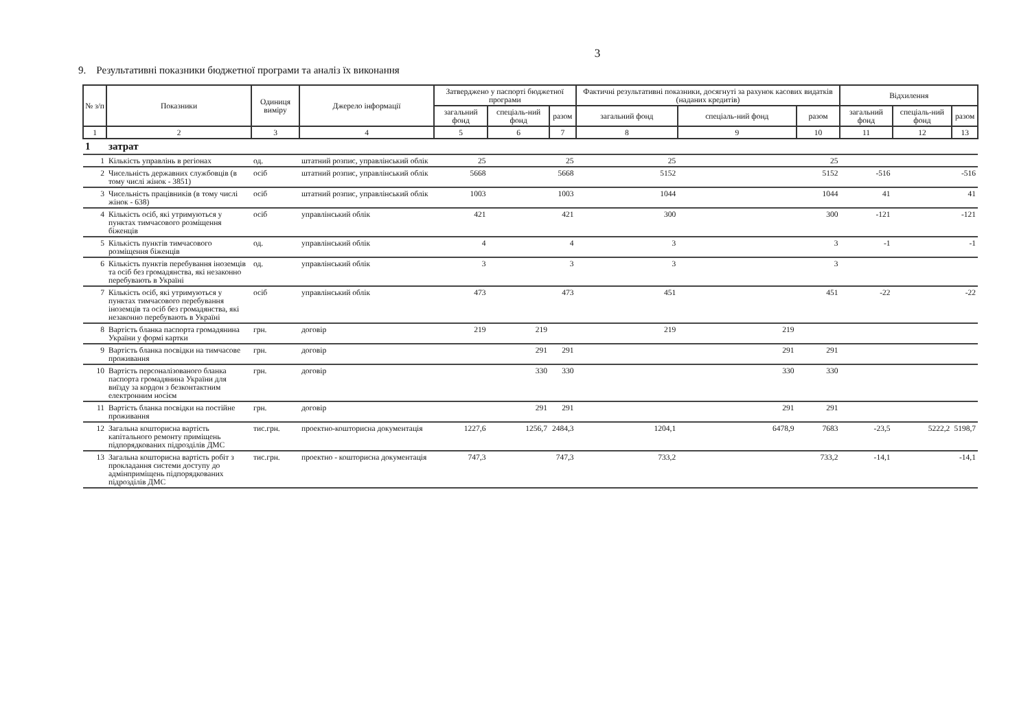3
9. Результативні показники бюджетної програми та аналіз їх виконання
| № з/п | Показники | Одиниця виміру | Джерело інформації | Затверджено у паспорті бюджетної програми | | | Фактичні результативні показники, досягнуті за рахунок касових видатків (наданих кредитів) | | | Відхилення | | |
| --- | --- | --- | --- | --- | --- | --- | --- | --- | --- | --- | --- | --- |
| | | | | загальний фонд | спеціаль-ний фонд | разом | загальний фонд | спеціаль-ний фонд | разом | загальний фонд | спеціаль-ний фонд | разом |
| 1 | 2 | 3 | 4 | 5 | 6 | 7 | 8 | 9 | 10 | 11 | 12 | 13 |
| 1 | затрат | | | | | | | | | | | |
| 1 | Кількість управлінь в регіонах | од. | штатний розпис, управлінський облік | 25 | | 25 | 25 | | 25 | | | |
| 2 | Чисельність державних службовців (в тому числі жінок - 3851) | осіб | штатний розпис, управлінський облік | 5668 | | 5668 | 5152 | | 5152 | -516 | | -516 |
| 3 | Чисельність працівників (в тому числі жінок - 638) | осіб | штатний розпис, управлінський облік | 1003 | | 1003 | 1044 | | 1044 | 41 | | 41 |
| 4 | Кількість осіб, які утримуються у пунктах тимчасового розміщення біженців | осіб | управлінський облік | 421 | | 421 | 300 | | 300 | -121 | | -121 |
| 5 | Кількість пунктів тимчасового розміщення біженців | од. | управлінський облік | 4 | | 4 | 3 | | 3 | -1 | | -1 |
| 6 | Кількість пунктів перебування іноземців та осіб без громадянства, які незаконно перебувають в Україні | од. | управлінський облік | 3 | | 3 | 3 | | 3 | | | |
| 7 | Кількість осіб, які утримуються у пунктах тимчасового перебування іноземців та осіб без громадянства, які незаконно перебувають в Україні | осіб | управлінський облік | 473 | | 473 | 451 | | 451 | -22 | | -22 |
| 8 | Вартість бланка паспорта громадянина України у формі картки | грн. | договір | 219 | 219 | | 219 | 219 | | | | |
| 9 | Вартість бланка посвідки на тимчасове проживання | грн. | договір | | 291 | 291 | | 291 | 291 | | | |
| 10 | Вартість персоналізованого бланка паспорта громадянина України для виїзду за кордон з безконтактним електронним носієм | грн. | договір | | 330 | 330 | | 330 | 330 | | | |
| 11 | Вартість бланка посвідки на постійне проживання | грн. | договір | | 291 | 291 | | 291 | 291 | | | |
| 12 | Загальна кошторисна вартість капітального ремонту приміщень підпорядкованих підрозділів ДМС | тис.грн. | проектно-кошторисна документація | 1227,6 | 1256,7 | 2484,3 | 1204,1 | 6478,9 | 7683 | -23,5 | 5222,2 | 5198,7 |
| 13 | Загальна кошторисна вартість робіт з прокладання системи доступу до адмінприміщень підпорядкованих підрозділів ДМС | тис.грн. | проектно - кошторисна документація | 747,3 | | 747,3 | 733,2 | | 733,2 | -14,1 | | -14,1 |